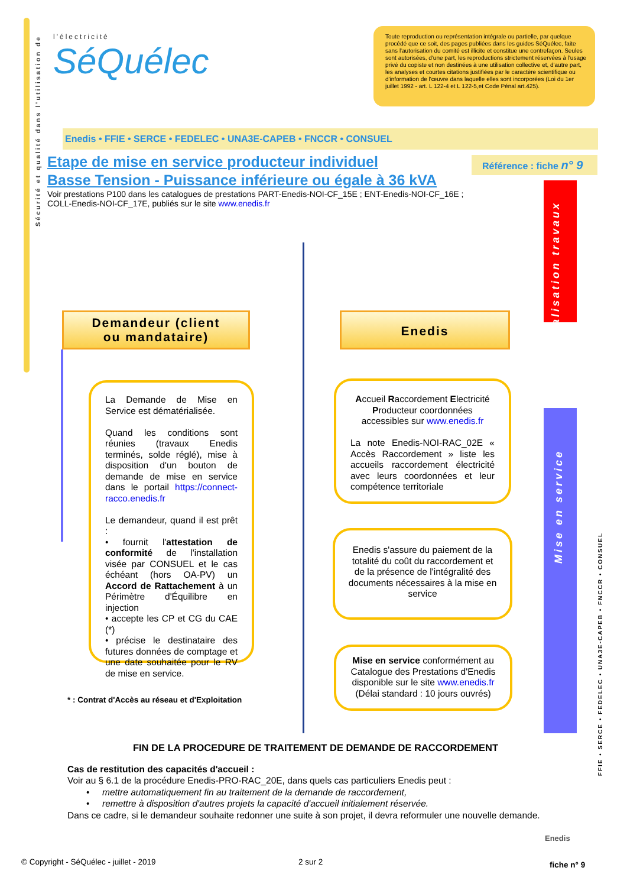Sécurité et qualité dans l'utilisation de
l'électricité
SéQuélec
Toute reproduction ou représentation intégrale ou partielle, par quelque procédé que ce soit, des pages publiées dans les guides SéQuélec, faite sans l'autorisation du comité est illicite et constitue une contrefaçon. Seules sont autorisées, d'une part, les reproductions strictement réservées à l'usage privé du copiste et non destinées à une utilisation collective et, d'autre part, les analyses et courtes citations justifiées par le caractère scientifique ou d'information de l'œuvre dans laquelle elles sont incorporées (Loi du 1er juillet 1992 - art. L 122-4 et L 122-5,et Code Pénal art.425).
Enedis • FFIE • SERCE • FEDELEC • UNA3E-CAPEB • FNCCR • CONSUEL
Etape de mise en service producteur individuel
Basse Tension - Puissance inférieure ou égale à 36 kVA
Référence : fiche n° 9
Voir prestations P100 dans les catalogues de prestations PART-Enedis-NOI-CF_15E ; ENT-Enedis-NOI-CF_16E ; COLL-Enedis-NOI-CF_17E, publiés sur le site www.enedis.fr
Réalisation travaux
Mise en service
Demandeur (client
ou mandataire)
Enedis
La Demande de Mise en Service est dématérialisée.
Quand les conditions sont réunies (travaux Enedis terminés, solde réglé), mise à disposition d'un bouton de demande de mise en service dans le portail https://connect-racco.enedis.fr
Le demandeur, quand il est prêt :
• fournit l'attestation de conformité de l'installation visée par CONSUEL et le cas échéant (hors OA-PV) un Accord de Rattachement à un Périmètre d'Équilibre en injection
• accepte les CP et CG du CAE (*)
• précise le destinataire des futures données de comptage et une date souhaitée pour le RV de mise en service.
Accueil Raccordement Electricité Producteur coordonnées accessibles sur www.enedis.fr
La note Enedis-NOI-RAC_02E « Accès Raccordement » liste les accueils raccordement électricité avec leurs coordonnées et leur compétence territoriale
Enedis s'assure du paiement de la totalité du coût du raccordement et de la présence de l'intégralité des documents nécessaires à la mise en service
Mise en service conformément au Catalogue des Prestations d'Enedis disponible sur le site www.enedis.fr
(Délai standard : 10 jours ouvrés)
* : Contrat d'Accès au réseau et d'Exploitation
FIN DE LA PROCEDURE DE TRAITEMENT DE DEMANDE DE RACCORDEMENT
Cas de restitution des capacités d'accueil :
Voir au § 6.1 de la procédure Enedis-PRO-RAC_20E, dans quels cas particuliers Enedis peut :
• mettre automatiquement fin au traitement de la demande de raccordement,
• remettre à disposition d'autres projets la capacité d'accueil initialement réservée.
Dans ce cadre, si le demandeur souhaite redonner une suite à son projet, il devra reformuler une nouvelle demande.
FFIE • SERCE • FEDELEC • UNA3E-CAPEB • FNCCR • CONSUEL
Enedis
© Copyright - SéQuélec - juillet - 2019
2 sur 2 fiche n° 9